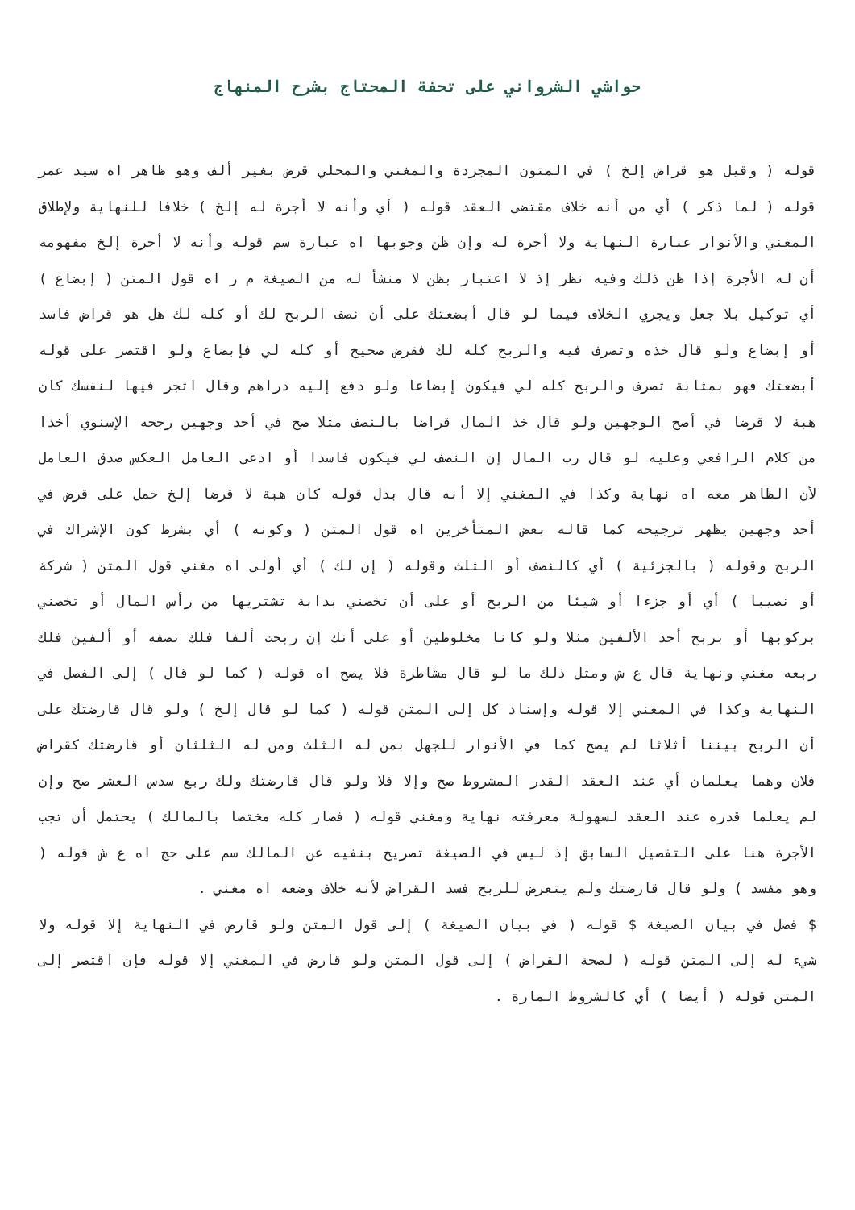حواشي الشرواني على تحفة المحتاج بشرح المنهاج
قوله ( وقيل هو قراض إلخ ) في المتون المجردة والمغني والمحلي قرض بغير ألف وهو ظاهر اه سيد عمر قوله ( لما ذكر ) أي من أنه خلاف مقتضى العقد قوله ( أي وأنه لا أجرة له إلخ ) خلافا للنهاية ولإطلاق المغني والأنوار عبارة النهاية ولا أجرة له وإن ظن وجوبها اه عبارة سم قوله وأنه لا أجرة إلخ مفهومه أن له الأجرة إذا ظن ذلك وفيه نظر إذ لا اعتبار بظن لا منشأ له من الصيغة م ر اه قول المتن ( إبضاع ) أي توكيل بلا جعل ويجري الخلاف فيما لو قال أبضعتك على أن نصف الربح لك أو كله لك هل هو قراض فاسد أو إبضاع ولو قال خذه وتصرف فيه والربح كله لك فقرض صحيح أو كله لي فإبضاع ولو اقتصر على قوله أبضعتك فهو بمثابة تصرف والربح كله لي فيكون إبضاعا ولو دفع إليه دراهم وقال اتجر فيها لنفسك كان هبة لا قرضا في أصح الوجهين ولو قال خذ المال قراضا بالنصف مثلا صح في أحد وجهين رجحه الإسنوي أخذا من كلام الرافعي وعليه لو قال رب المال إن النصف لي فيكون فاسدا أو ادعى العامل العكس صدق العامل لأن الظاهر معه اه نهاية وكذا في المغني إلا أنه قال بدل قوله كان هبة لا قرضا إلخ حمل على قرض في أحد وجهين يظهر ترجيحه كما قاله بعض المتأخرين اه قول المتن ( وكونه ) أي بشرط كون الإشراك في الربح وقوله ( بالجزئية ) أي كالنصف أو الثلث وقوله ( إن لك ) أي أولى اه مغني قول المتن ( شركة أو نصيبا ) أي أو جزءا أو شيئا من الربح أو على أن تخصني بدابة تشتريها من رأس المال أو تخصني بركوبها أو بربح أحد الألفين مثلا ولو كانا مخلوطين أو على أنك إن ربحت ألفا فلك نصفه أو ألفين فلك ربعه مغني ونهاية قال ع ش ومثل ذلك ما لو قال مشاطرة فلا يصح اه قوله ( كما لو قال ) إلى الفصل في النهاية وكذا في المغني إلا قوله وإسناد كل إلى المتن قوله ( كما لو قال إلخ ) ولو قال قارضتك على أن الربح بيننا أثلاثا لم يصح كما في الأنوار للجهل بمن له الثلث ومن له الثلثان أو قارضتك كقراض فلان وهما يعلمان أي عند العقد القدر المشروط صح وإلا فلا ولو قال قارضتك ولك ربع سدس العشر صح وإن لم يعلما قدره عند العقد لسهولة معرفته نهاية ومغني قوله ( فصار كله مختصا بالمالك ) يحتمل أن تجب الأجرة هنا على التفصيل السابق إذ ليس في الصيغة تصريح بنفيه عن المالك سم على حج اه ع ش قوله ( وهو مفسد ) ولو قال قارضتك ولم يتعرض للربح فسد القراض لأنه خلاف وضعه اه مغني .
$ فصل في بيان الصيغة $ قوله ( في بيان الصيغة ) إلى قول المتن ولو قارض في النهاية إلا قوله ولا شيء له إلى المتن قوله ( لصحة القراض ) إلى قول المتن ولو قارض في المغني إلا قوله فإن اقتصر إلى المتن قوله ( أيضا ) أي كالشروط المارة .